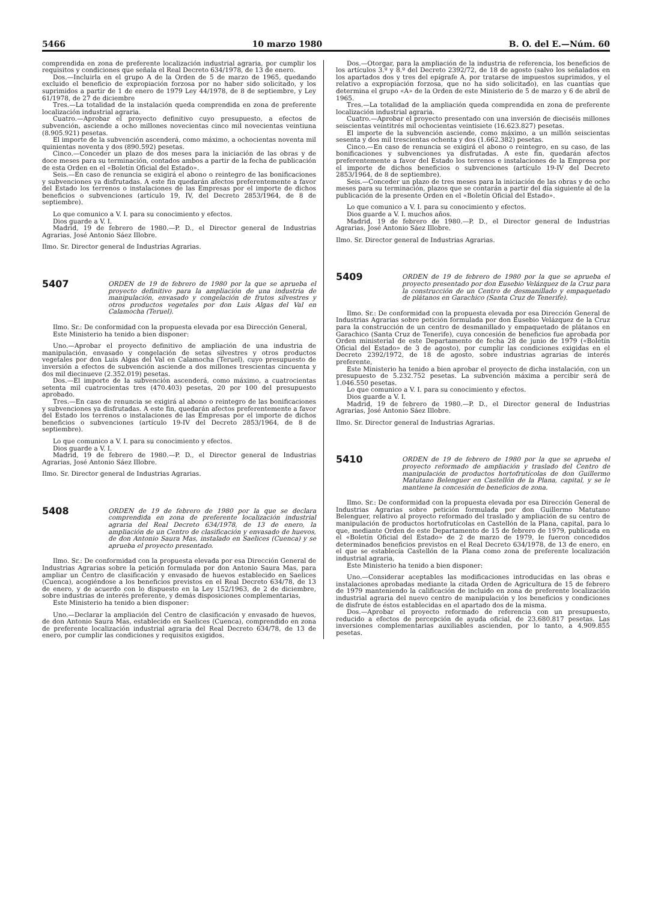5466 10 marzo 1980 B. O. del E.—Núm. 60
comprendida en zona de preferente localización industrial agraria, por cumplir los requisitos y condiciones que señala el Real Decreto 634/1978, de 13 de enero.
Dos.—Incluirla en el grupo A de la Orden de 5 de marzo de 1965, quedando excluido el beneficio de expropiación forzosa por no haber sido solicitado, y los suprimidos a partir de 1 de enero de 1979 Ley 44/1978, de 8 de septiembre, y Ley 61/1978, de 27 de diciembre
Tres.—La totalidad de la instalación queda comprendida en zona de preferente localización industrial agraria.
Cuatro.—Aprobar el proyecto definitivo cuyo presupuesto, a efectos de subvención, asciende a ocho millones novecientas cinco mil novecientas veintiuna (8.905.921) pesetas.
El importe de la subvención ascenderá, como máximo, a ochocientas noventa mil quinientas noventa y dos (890.592) pesetas.
Cinco.—Conceder un plazo de dos meses para la iniciación de las obras y de doce meses para su terminación, contados ambos a partir de la fecha de publicación de esta Orden en el «Boletín Oficial del Estado».
Seis.—En caso de renuncia se exigirá el abono o reintegro de las bonificaciones y subvenciones ya disfrutadas. A este fin quedarán afectos preferentemente a favor del Estado los terrenos o instalaciones de las Empresas por el importe de dichos beneficios o subvenciones (artículo 19, IV, del Decreto 2853/1964, de 8 de septiembre).
Lo que comunico a V. I. para su conocimiento y efectos.
Dios guarde a V. I.
Madrid, 19 de febrero de 1980.—P. D., el Director general de Industrias Agrarias, José Antonio Sáez Illobre.
Ilmo. Sr. Director general de Industrias Agrarias.
5407
ORDEN de 19 de febrero de 1980 por la que se aprueba el proyecto definitivo para la ampliación de una industria de manipulación, envasado y congelación de frutos silvestres y otros productos vegetales por don Luis Algas del Val en Calamocha (Teruel).
Ilmo. Sr.: De conformidad con la propuesta elevada por esa Dirección General,
Este Ministerio ha tenido a bien disponer:
Uno.—Aprobar el proyecto definitivo de ampliación de una industria de manipulación, envasado y congelación de setas silvestres y otros productos vegetales por don Luis Algas del Val en Calamocha (Teruel), cuyo presupuesto de inversión a efectos de subvención asciende a dos millones trescientas cincuenta y dos mil diecinueve (2.352.019) pesetas.
Dos.—El importe de la subvención ascenderá, como máximo, a cuatrocientas setenta mil cuatrocientas tres (470.403) pesetas, 20 por 100 del presupuesto aprobado.
Tres.—En caso de renuncia se exigirá al abono o reintegro de las bonificaciones y subvenciones ya disfrutadas. A este fin, quedarán afectos preferentemente a favor del Estado los terrenos o instalaciones de las Empresas por el importe de dichos beneficios o subvenciones (artículo 19-IV del Decreto 2853/1964, de 8 de septiembre).
Lo que comunico a V. I. para su conocimiento y efectos.
Dios guarde a V. I.
Madrid, 19 de febrero de 1980.—P. D., el Director general de Industrias Agrarias, José Antonio Sáez Illobre.
Ilmo. Sr. Director general de Industrias Agrarias.
5408
ORDEN de 19 de febrero de 1980 por la que se declara comprendida en zona de preferente localización industrial agraria del Real Decreto 634/1978, de 13 de enero, la ampliación de un Centro de clasificación y envasado de huevos, de don Antonio Saura Mas, instalado en Saelices (Cuenca) y se aprueba el proyecto presentado.
Ilmo. Sr.: De conformidad con la propuesta elevada por esa Dirección General de Industrias Agrarias sobre la petición formulada por don Antonio Saura Mas, para ampliar un Centro de clasificación y envasado de huevos establecido en Saelices (Cuenca), acogiéndose a los beneficios previstos en el Real Decreto 634/78, de 13 de enero, y de acuerdo con lo dispuesto en la Ley 152/1963, de 2 de diciembre, sobre industrias de interés preferente, y demás disposiciones complementarias,
Este Ministerio ha tenido a bien disponer:
Uno.—Declarar la ampliación del Centro de clasificación y envasado de huevos, de don Antonio Saura Mas, establecido en Saelices (Cuenca), comprendido en zona de preferente localización industrial agraria del Real Decreto 634/78, de 13 de enero, por cumplir las condiciones y requisitos exigidos.
Dos.—Otorgar, para la ampliación de la industria de referencia, los beneficios de los artículos 3.º y 8.º del Decreto 2392/72, de 18 de agosto (salvo los señalados en los apartados dos y tres del epígrafe A, por tratarse de impuestos suprimidos, y el relativo a expropiación forzosa, que no ha sido solicitado), en las cuantías que determina el grupo «A» de la Orden de este Ministerio de 5 de marzo y 6 de abril de 1965.
Tres.—La totalidad de la ampliación queda comprendida en zona de preferente localización industrial agraria.
Cuatro.—Aprobar el proyecto presentado con una inversión de dieciséis millones seiscientas veintitrés mil ochocientas veintisiete (16.623.827) pesetas.
El importe de la subvención asciende, como máximo, a un millón seiscientas sesenta y dos mil trescientas ochenta y dos (1.662.382) pesetas.
Cinco.—En caso de renuncia se exigirá el abono o reintegro, en su caso, de las bonificaciones y subvenciones ya disfrutadas. A este fin, quedarán afectos preferentemente a favor del Estado los terrenos e instalaciones de la Empresa por el importe de dichos beneficios o subvenciones (artículo 19-IV del Decreto 2853/1964, de 8 de septiembre).
Seis.—Conceder un plazo de tres meses para la iniciación de las obras y de ocho meses para su terminación, plazos que se contarán a partir del día siguiente al de la publicación de la presente Orden en el «Boletín Oficial del Estado».
Lo que comunico a V. I. para su conocimiento y efectos.
Dios guarde a V. I. muchos años.
Madrid, 19 de febrero de 1980.—P. D., el Director general de Industrias Agrarias, José Antonio Sáez Illobre.
Ilmo. Sr. Director general de Industrias Agrarias.
5409
ORDEN de 19 de febrero de 1980 por la que se aprueba el proyecto presentado por don Eusebio Velázquez de la Cruz para la construcción de un Centro de desmanillado y empaquetado de plátanos en Garachico (Santa Cruz de Tenerife).
Ilmo. Sr.: De conformidad con la propuesta elevada por esa Dirección General de Industrias Agrarias sobre petición formulada por don Eusebio Velázquez de la Cruz para la construcción de un centro de desmanillado y empaquetado de plátanos en Garachico (Santa Cruz de Tenerife), cuya concesión de beneficios fue aprobada por Orden ministerial de este Departamento de fecha 28 de junio de 1979 («Boletín Oficial del Estado» de 3 de agosto), por cumplir las condiciones exigidas en el Decreto 2392/1972, de 18 de agosto, sobre industrias agrarias de interés preferente,
Este Ministerio ha tenido a bien aprobar el proyecto de dicha instalación, con un presupuesto de 5.232.752 pesetas. La subvención máxima a percibir será de 1.046.550 pesetas.
Lo que comunico a V. I. para su conocimiento y efectos.
Dios guarde a V. I.
Madrid, 19 de febrero de 1980.—P. D., el Director general de Industrias Agrarias, José Antonio Sáez Illobre.
Ilmo. Sr. Director general de Industrias Agrarias.
5410
ORDEN de 19 de febrero de 1980 por la que se aprueba el proyecto reformado de ampliación y traslado del Centro de manipulación de productos hortofrutícolas de don Guillermo Matutano Belenguer en Castellón de la Plana, capital, y se le mantiene la concesión de beneficios de zona.
Ilmo. Sr.: De conformidad con la propuesta elevada por esa Dirección General de Industrias Agrarias sobre petición formulada por don Guillermo Matutano Belenguer, relativo al proyecto reformado del traslado y ampliación de su centro de manipulación de productos hortofrutícolas en Castellón de la Plana, capital, para lo que, mediante Orden de este Departamento de 15 de febrero de 1979, publicada en el «Boletín Oficial del Estado» de 2 de marzo de 1979, le fueron concedidos determinados beneficios previstos en el Real Decreto 634/1978, de 13 de enero, en el que se establecía Castellón de la Plana como zona de preferente localización industrial agraria,
Este Ministerio ha tenido a bien disponer:
Uno.—Considerar aceptables las modificaciones introducidas en las obras e instalaciones aprobadas mediante la citada Orden de Agricultura de 15 de febrero de 1979 manteniendo la calificación de incluido en zona de preferente localización industrial agraria del nuevo centro de manipulación y los beneficios y condiciones de disfrute de éstos establecidas en el apartado dos de la misma.
Dos.—Aprobar el proyecto reformado de referencia con un presupuesto, reducido a efectos de percepción de ayuda oficial, de 23.680.817 pesetas. Las inversiones complementarias auxiliables ascienden, por lo tanto, a 4.909.855 pesetas.